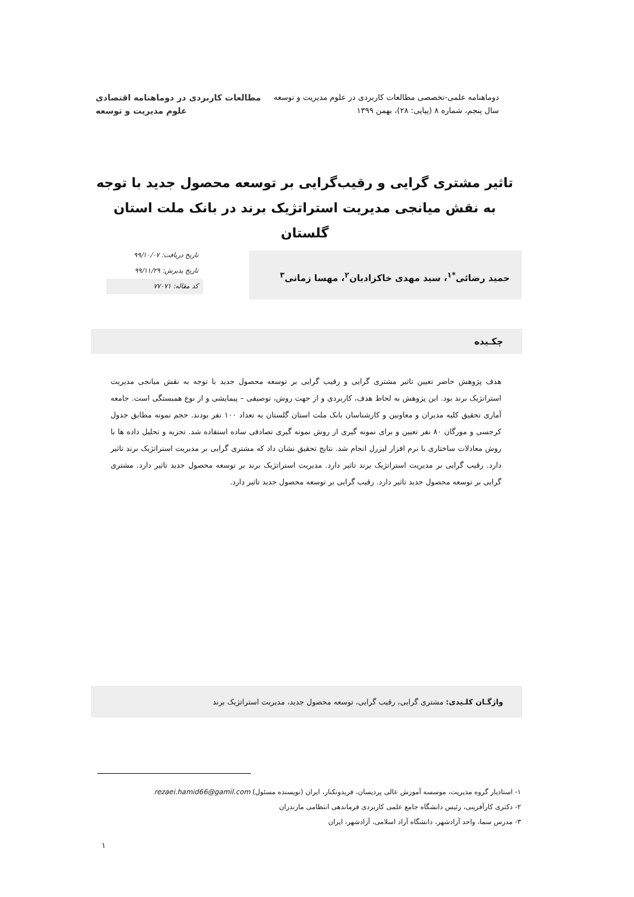دوماهنامه علمی-تخصصی مطالعات کاربردی در علوم مدیریت و توسعه
سال پنجم، شماره ۸ (پیاپی: ۲۸)، بهمن ۱۳۹۹
مطالعات کاربردی در دوماهنامه اقتصادی
علوم مدیریت و توسعه
تاثیر مشتری گرایی و رقیب‌گرایی بر توسعه محصول جدید با توجه به نقش میانجی مدیریت استراتژیک برند در بانک ملت استان گلستان
حمید رضائی<sup>*۱</sup>، سید مهدی خاکزادیان<sup>۲</sup>، مهسا زمانی<sup>۳</sup>
تاریخ دریافت: ۹۹/۱۰/۰۷
تاریخ پذیرش: ۹۹/۱۱/۲۹
کد مقاله: ۷۷۰۷۱
چکـیده
هدف پژوهش حاضر تعیین تاثیر مشتری گرایی و رقیب گرایی بر توسعه محصول جدید با توجه به نقش میانجی مدیریت استراتژیک برند بود. این پژوهش به لحاظ هدف، کاربردی و از جهت روش، توصیفی – پیمایشی و از نوع همبستگی است. جامعه آماری تحقیق کلیه مدیران و معاونین و کارشناسان بانک ملت استان گلستان به تعداد ۱۰۰ نفر بودند. حجم نمونه مطابق جدول کرجسی و مورگان ۸۰ نفر تعیین و برای نمونه گیری از روش نمونه گیری تصادفی ساده استفاده شد. تجزیه و تحلیل داده ها با روش معادلات ساختاری با نرم افزار لیزرل انجام شد. نتایج تحقیق نشان داد که مشتری گرایی بر مدیریت استراتژیک برند تاثیر دارد. رقیب گرایی بر مدیریت استراتژیک برند تاثیر دارد. مدیریت استراتژیک برند بر توسعه محصول جدید تاثیر دارد. مشتری گرایی بر توسعه محصول جدید تاثیر دارد. رقیب گرایی بر توسعه محصول جدید تاثیر دارد.
واژگـان کلـیدی: مشتری گرایی، رقیب گرایی، توسعه محصول جدید، مدیریت استراتژیک برند
۱- استادیار گروه مدیریت، موسسه آموزش عالی پردیسان، فریدونکنار، ایران (نویسنده مسئول) rezaei.hamid66@gamil.com
۲- دکتری کارآفرینی، رئیس دانشگاه جامع علمی کاربردی فرماندهی انتظامی مازندران
۳- مدرس سما، واحد آزادشهر، دانشگاه آزاد اسلامی، آزادشهر، ایران
۱